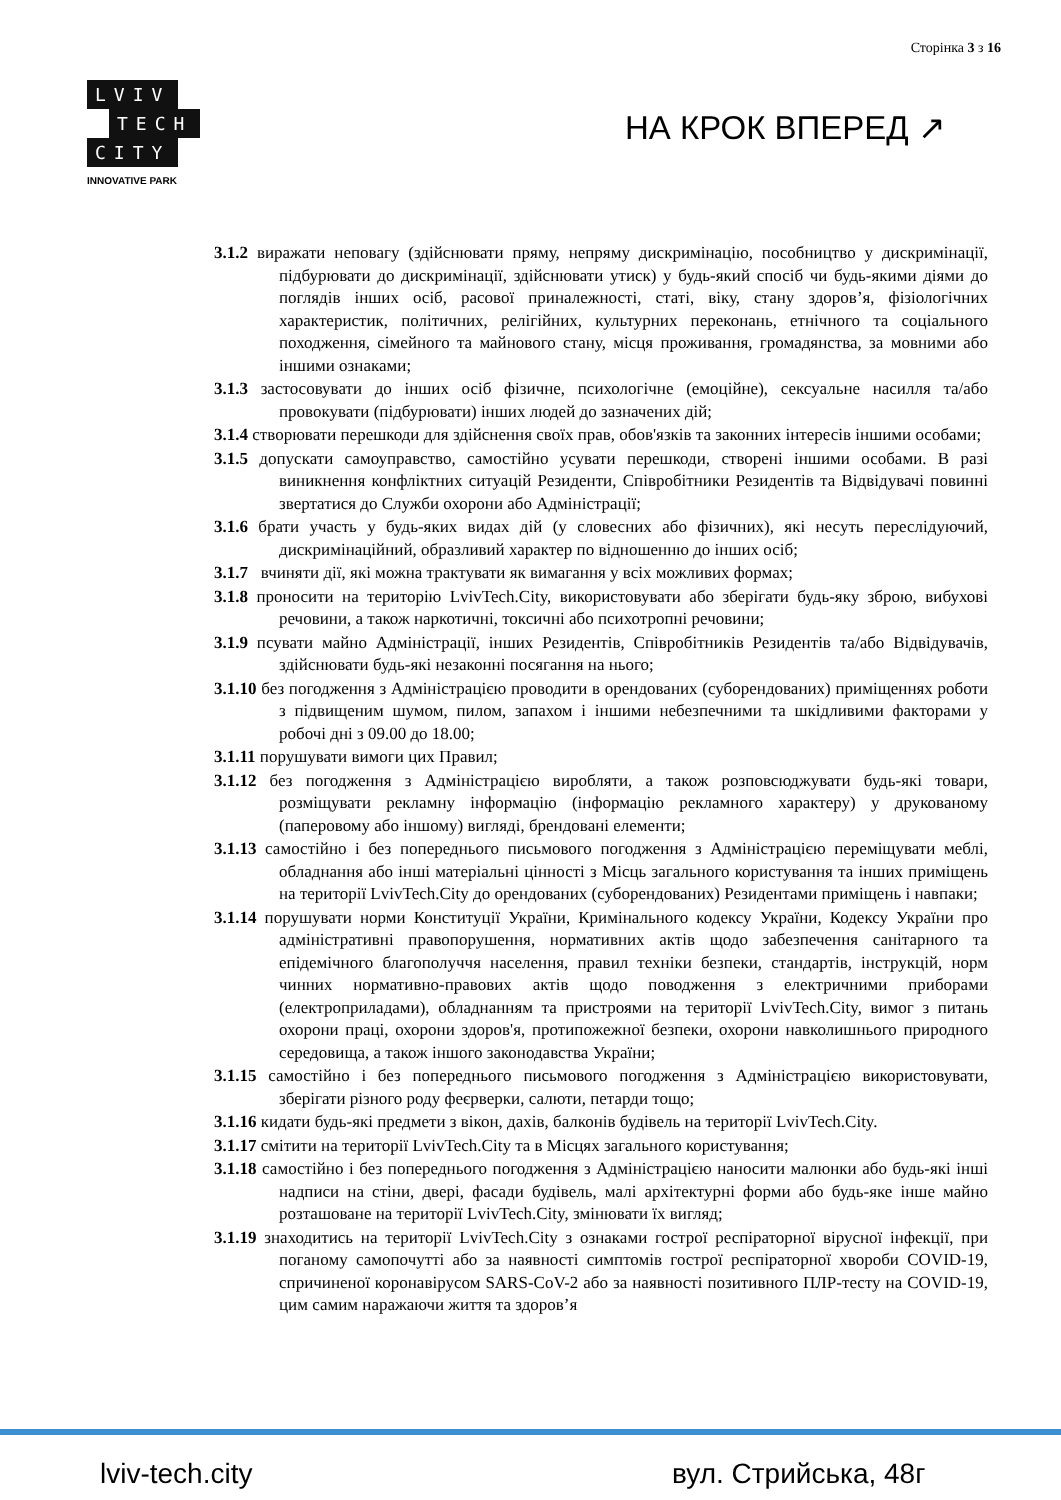Сторінка 3 з 16
LVIV
TECH
CITY
INNOVATIVE PARK
НА КРОК ВПЕРЕД ↗
3.1.2 виражати неповагу (здійснювати пряму, непряму дискримінацію, пособництво у дискримінації, підбурювати до дискримінації, здійснювати утиск) у будь-який спосіб чи будь-якими діями до поглядів інших осіб, расової приналежності, статі, віку, стану здоров’я, фізіологічних характеристик, політичних, релігійних, культурних переконань, етнічного та соціального походження, сімейного та майнового стану, місця проживання, громадянства, за мовними або іншими ознаками;
3.1.3 застосовувати до інших осіб фізичне, психологічне (емоційне), сексуальне насилля та/або провокувати (підбурювати) інших людей до зазначених дій;
3.1.4 створювати перешкоди для здійснення своїх прав, обов'язків та законних інтересів іншими особами;
3.1.5 допускати самоуправство, самостійно усувати перешкоди, створені іншими особами. В разі виникнення конфліктних ситуацій Резиденти, Співробітники Резидентів та Відвідувачі повинні звертатися до Служби охорони або Адміністрації;
3.1.6 брати участь у будь-яких видах дій (у словесних або фізичних), які несуть переслідуючий, дискримінаційний, образливий характер по відношенню до інших осіб;
3.1.7 вчиняти дії, які можна трактувати як вимагання у всіх можливих формах;
3.1.8 проносити на територію LvivTech.City, використовувати або зберігати будь-яку зброю, вибухові речовини, а також наркотичні, токсичні або психотропні речовини;
3.1.9 псувати майно Адміністрації, інших Резидентів, Співробітників Резидентів та/або Відвідувачів, здійснювати будь-які незаконні посягання на нього;
3.1.10 без погодження з Адміністрацією проводити в орендованих (суборендованих) приміщеннях роботи з підвищеним шумом, пилом, запахом і іншими небезпечними та шкідливими факторами у робочі дні з 09.00 до 18.00;
3.1.11 порушувати вимоги цих Правил;
3.1.12 без погодження з Адміністрацією виробляти, а також розповсюджувати будь-які товари, розміщувати рекламну інформацію (інформацію рекламного характеру) у друкованому (паперовому або іншому) вигляді, брендовані елементи;
3.1.13 самостійно і без попереднього письмового погодження з Адміністрацією переміщувати меблі, обладнання або інші матеріальні цінності з Місць загального користування та інших приміщень на території LvivTech.City до орендованих (суборендованих) Резидентами приміщень і навпаки;
3.1.14 порушувати норми Конституції України, Кримінального кодексу України, Кодексу України про адміністративні правопорушення, нормативних актів щодо забезпечення санітарного та епідемічного благополуччя населення, правил техніки безпеки, стандартів, інструкцій, норм чинних нормативно-правових актів щодо поводження з електричними приборами (електроприладами), обладнанням та пристроями на території LvivTech.City, вимог з питань охорони праці, охорони здоров'я, протипожежної безпеки, охорони навколишнього природного середовища, а також іншого законодавства України;
3.1.15 самостійно і без попереднього письмового погодження з Адміністрацією використовувати, зберігати різного роду феєрверки, салюти, петарди тощо;
3.1.16 кидати будь-які предмети з вікон, дахів, балконів будівель на території LvivTech.City.
3.1.17 смітити на території LvivTech.City та в Місцях загального користування;
3.1.18 самостійно і без попереднього погодження з Адміністрацією наносити малюнки або будь-які інші надписи на стіни, двері, фасади будівель, малі архітектурні форми або будь-яке інше майно розташоване на території LvivTech.City, змінювати їх вигляд;
3.1.19 знаходитись на території LvivTech.City з ознаками гострої респіраторної вірусної інфекції, при поганому самопочутті або за наявності симптомів гострої респіраторної хвороби COVID-19, спричиненої коронавірусом SARS-CoV-2 або за наявності позитивного ПЛР-тесту на COVID-19, цим самим наражаючи життя та здоров’я
lviv-tech.city вул. Стрийська, 48г